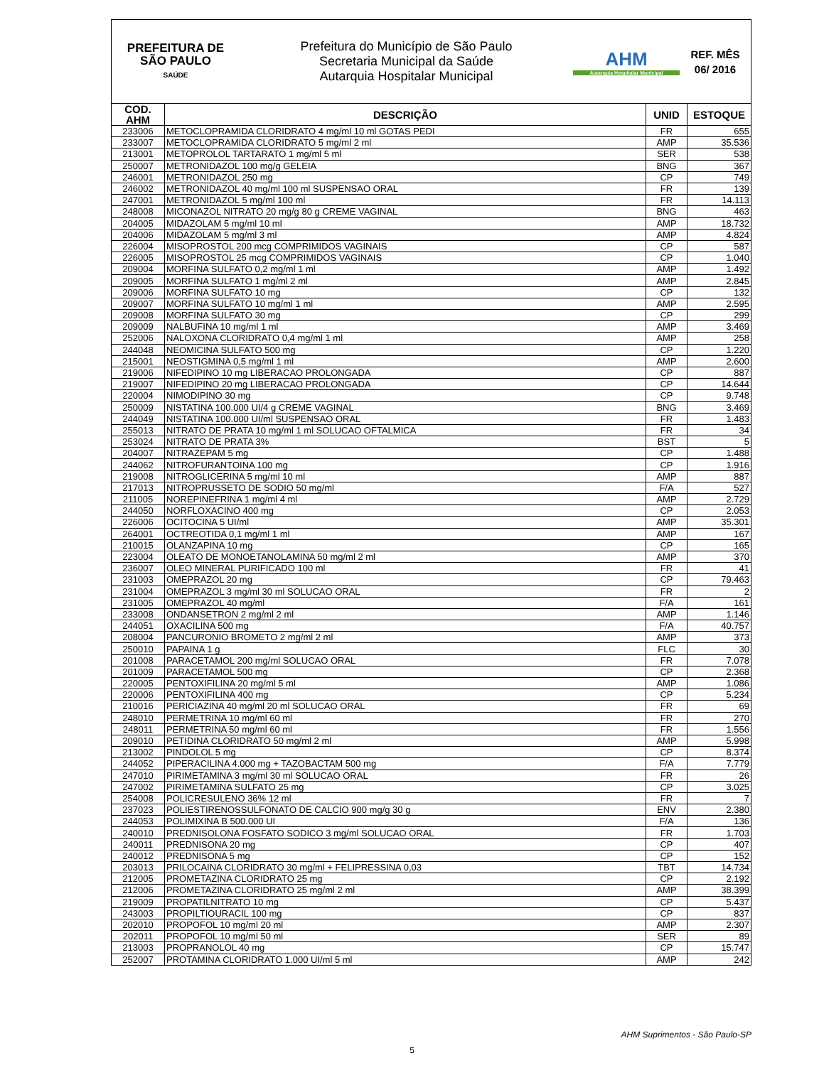PREFEITURA DE
SÃO PAULO
SAÚDE
Prefeitura do Município de São Paulo
Secretaria Municipal da Saúde
Autarquia Hospitalar Municipal
AHM
Autarquia Hospitalar Municipal
REF. MÊS
06/ 2016
| COD. AHM | DESCRIÇÃO | UNID | ESTOQUE |
| --- | --- | --- | --- |
| 233006 | METOCLOPRAMIDA CLORIDRATO 4 mg/ml 10 ml GOTAS PEDI | FR | 655 |
| 233007 | METOCLOPRAMIDA CLORIDRATO 5 mg/ml 2 ml | AMP | 35.536 |
| 213001 | METOPROLOL TARTARATO 1 mg/ml 5 ml | SER | 538 |
| 250007 | METRONIDAZOL 100 mg/g GELEIA | BNG | 367 |
| 246001 | METRONIDAZOL 250 mg | CP | 749 |
| 246002 | METRONIDAZOL 40 mg/ml 100 ml SUSPENSAO ORAL | FR | 139 |
| 247001 | METRONIDAZOL 5 mg/ml 100 ml | FR | 14.113 |
| 248008 | MICONAZOL NITRATO 20 mg/g 80 g CREME VAGINAL | BNG | 463 |
| 204005 | MIDAZOLAM 5 mg/ml 10 ml | AMP | 18.732 |
| 204006 | MIDAZOLAM 5 mg/ml 3 ml | AMP | 4.824 |
| 226004 | MISOPROSTOL 200 mcg COMPRIMIDOS VAGINAIS | CP | 587 |
| 226005 | MISOPROSTOL 25 mcg COMPRIMIDOS VAGINAIS | CP | 1.040 |
| 209004 | MORFINA SULFATO 0,2 mg/ml 1 ml | AMP | 1.492 |
| 209005 | MORFINA SULFATO 1 mg/ml 2 ml | AMP | 2.845 |
| 209006 | MORFINA SULFATO 10 mg | CP | 132 |
| 209007 | MORFINA SULFATO 10 mg/ml 1 ml | AMP | 2.595 |
| 209008 | MORFINA SULFATO 30 mg | CP | 299 |
| 209009 | NALBUFINA 10 mg/ml 1 ml | AMP | 3.469 |
| 252006 | NALOXONA CLORIDRATO 0,4 mg/ml 1 ml | AMP | 258 |
| 244048 | NEOMICINA SULFATO 500 mg | CP | 1.220 |
| 215001 | NEOSTIGMINA 0,5 mg/ml 1 ml | AMP | 2.600 |
| 219006 | NIFEDIPINO 10 mg LIBERACAO PROLONGADA | CP | 887 |
| 219007 | NIFEDIPINO 20 mg LIBERACAO PROLONGADA | CP | 14.644 |
| 220004 | NIMODIPINO 30 mg | CP | 9.748 |
| 250009 | NISTATINA 100.000 UI/4 g CREME VAGINAL | BNG | 3.469 |
| 244049 | NISTATINA 100.000 UI/ml SUSPENSAO ORAL | FR | 1.483 |
| 255013 | NITRATO DE PRATA 10 mg/ml 1 ml SOLUCAO OFTALMICA | FR | 34 |
| 253024 | NITRATO DE PRATA 3% | BST | 5 |
| 204007 | NITRAZEPAM 5 mg | CP | 1.488 |
| 244062 | NITROFURANTOINA 100 mg | CP | 1.916 |
| 219008 | NITROGLICERINA 5 mg/ml 10 ml | AMP | 887 |
| 217013 | NITROPRUSSETO DE SODIO 50 mg/ml | F/A | 527 |
| 211005 | NOREPINEFRINA 1 mg/ml 4 ml | AMP | 2.729 |
| 244050 | NORFLOXACINO 400 mg | CP | 2.053 |
| 226006 | OCITOCINA 5 UI/ml | AMP | 35.301 |
| 264001 | OCTREOTIDA 0,1 mg/ml 1 ml | AMP | 167 |
| 210015 | OLANZAPINA 10 mg | CP | 165 |
| 223004 | OLEATO DE MONOETANOLAMINA 50 mg/ml 2 ml | AMP | 370 |
| 236007 | OLEO MINERAL PURIFICADO 100 ml | FR | 41 |
| 231003 | OMEPRAZOL 20 mg | CP | 79.463 |
| 231004 | OMEPRAZOL 3 mg/ml 30 ml SOLUCAO ORAL | FR | 2 |
| 231005 | OMEPRAZOL 40 mg/ml | F/A | 161 |
| 233008 | ONDANSETRON 2 mg/ml 2 ml | AMP | 1.146 |
| 244051 | OXACILINA 500 mg | F/A | 40.757 |
| 208004 | PANCURONIO BROMETO 2 mg/ml 2 ml | AMP | 373 |
| 250010 | PAPAINA 1 g | FLC | 30 |
| 201008 | PARACETAMOL 200 mg/ml SOLUCAO ORAL | FR | 7.078 |
| 201009 | PARACETAMOL 500 mg | CP | 2.368 |
| 220005 | PENTOXIFILINA 20 mg/ml 5 ml | AMP | 1.086 |
| 220006 | PENTOXIFILINA 400 mg | CP | 5.234 |
| 210016 | PERICIAZINA 40 mg/ml 20 ml SOLUCAO ORAL | FR | 69 |
| 248010 | PERMETRINA 10 mg/ml 60 ml | FR | 270 |
| 248011 | PERMETRINA 50 mg/ml 60 ml | FR | 1.556 |
| 209010 | PETIDINA CLORIDRATO 50 mg/ml 2 ml | AMP | 5.998 |
| 213002 | PINDOLOL 5 mg | CP | 8.374 |
| 244052 | PIPERACILINA 4.000 mg + TAZOBACTAM 500 mg | F/A | 7.779 |
| 247010 | PIRIMETAMINA 3 mg/ml 30 ml SOLUCAO ORAL | FR | 26 |
| 247002 | PIRIMETAMINA SULFATO 25 mg | CP | 3.025 |
| 254008 | POLICRESULENO 36% 12 ml | FR | 7 |
| 237023 | POLIESTIRENOSSULFONATO DE CALCIO 900 mg/g 30 g | ENV | 2.380 |
| 244053 | POLIMIXINA B 500.000 UI | F/A | 136 |
| 240010 | PREDNISOLONA FOSFATO SODICO 3 mg/ml SOLUCAO ORAL | FR | 1.703 |
| 240011 | PREDNISONA 20 mg | CP | 407 |
| 240012 | PREDNISONA 5 mg | CP | 152 |
| 203013 | PRILOCAINA CLORIDRATO 30 mg/ml + FELIPRESSINA 0,03 | TBT | 14.734 |
| 212005 | PROMETAZINA CLORIDRATO 25 mg | CP | 2.192 |
| 212006 | PROMETAZINA CLORIDRATO 25 mg/ml 2 ml | AMP | 38.399 |
| 219009 | PROPATILNITRATO 10 mg | CP | 5.437 |
| 243003 | PROPILTIOURACIL 100 mg | CP | 837 |
| 202010 | PROPOFOL 10 mg/ml 20 ml | AMP | 2.307 |
| 202011 | PROPOFOL 10 mg/ml 50 ml | SER | 89 |
| 213003 | PROPRANOLOL 40 mg | CP | 15.747 |
| 252007 | PROTAMINA CLORIDRATO 1.000 UI/ml 5 ml | AMP | 242 |
AHM Suprimentos - São Paulo-SP
5